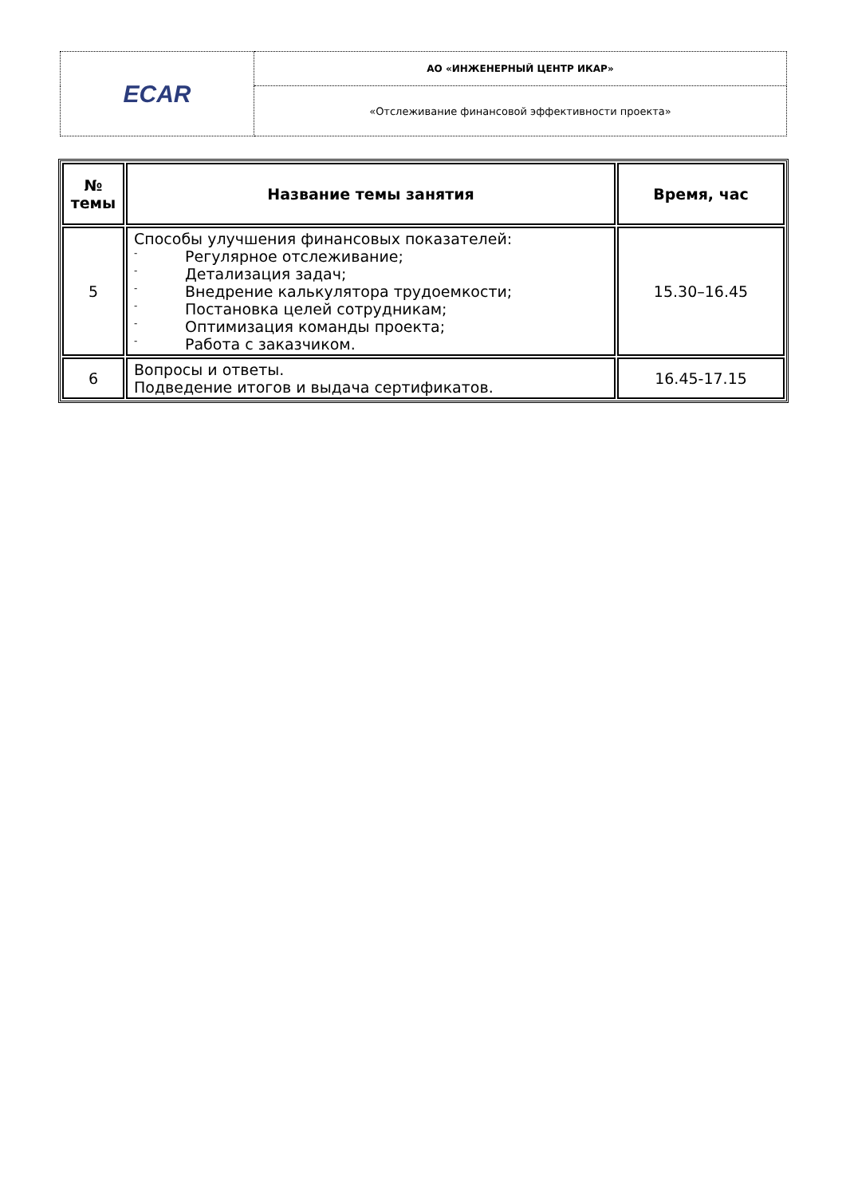| ECAR | АО «ИНЖЕНЕРНЫЙ ЦЕНТР ИКАР» |
| | «Отслеживание финансовой эффективности проекта» |
| № темы | Название темы занятия | Время, час |
| --- | --- | --- |
| 5 | Способы улучшения финансовых показателей: - Регулярное отслеживание; - Детализация задач; - Внедрение калькулятора трудоемкости; - Постановка целей сотрудникам; - Оптимизация команды проекта; - Работа с заказчиком. | 15.30–16.45 |
| 6 | Вопросы и ответы. Подведение итогов и выдача сертификатов. | 16.45-17.15 |